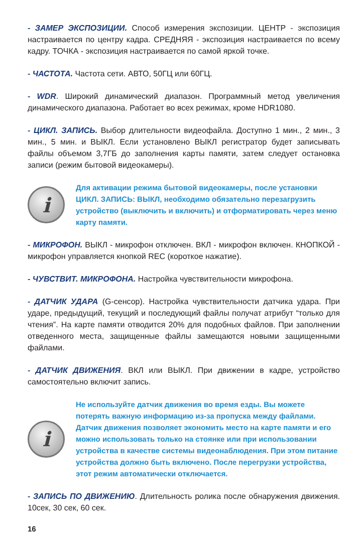- ЗАМЕР ЭКСПОЗИЦИИ. Способ измерения экспозиции. ЦЕНТР - экспозиция настраивается по центру кадра. СРЕДНЯЯ - экспозиция настраивается по всему кадру. ТОЧКА - экспозиция настраивается по самой яркой точке.
- ЧАСТОТА. Частота сети. АВТО, 50ГЦ или 60ГЦ.
- WDR. Широкий динамический диапазон. Программный метод увеличения динамического диапазона. Работает во всех режимах, кроме HDR1080.
- ЦИКЛ. ЗАПИСЬ. Выбор длительности видеофайла. Доступно 1 мин., 2 мин., 3 мин., 5 мин. и ВЫКЛ. Если установлено ВЫКЛ регистратор будет записывать файлы объемом 3,7ГБ до заполнения карты памяти, затем следует остановка записи (режим бытовой видеокамеры).
i
Для активации режима бытовой видеокамеры, после установки ЦИКЛ. ЗАПИСЬ: ВЫКЛ, необходимо обязательно перезагрузить устройство (выключить и включить) и отформатировать через меню карту памяти.
- МИКРОФОН. ВЫКЛ - микрофон отключен. ВКЛ - микрофон включен. КНОПКОЙ - микрофон управляется кнопкой REC (короткое нажатие).
- ЧУВСТВИТ. МИКРОФОНА. Настройка чувствительности микрофона.
- ДАТЧИК УДАРА (G-сенсор). Настройка чувствительности датчика удара. При ударе, предыдущий, текущий и последующий файлы получат атрибут “только для чтения”. На карте памяти отводится 20% для подобных файлов. При заполнении отведенного места, защищенные файлы замещаются новыми защищенными файлами.
- ДАТЧИК ДВИЖЕНИЯ. ВКЛ или ВЫКЛ. При движении в кадре, устройство самостоятельно включит запись.
i
Не используйте датчик движения во время езды. Вы можете потерять важную информацию из-за пропуска между файлами. Датчик движения позволяет экономить место на карте памяти и его можно использовать только на стоянке или при использовании устройства в качестве системы видеонаблюдения. При этом питание устройства должно быть включено. После перегрузки устройства, этот режим автоматически отключается.
- ЗАПИСЬ ПО ДВИЖЕНИЮ. Длительность ролика после обнаружения движения. 10сек, 30 сек, 60 сек.
16